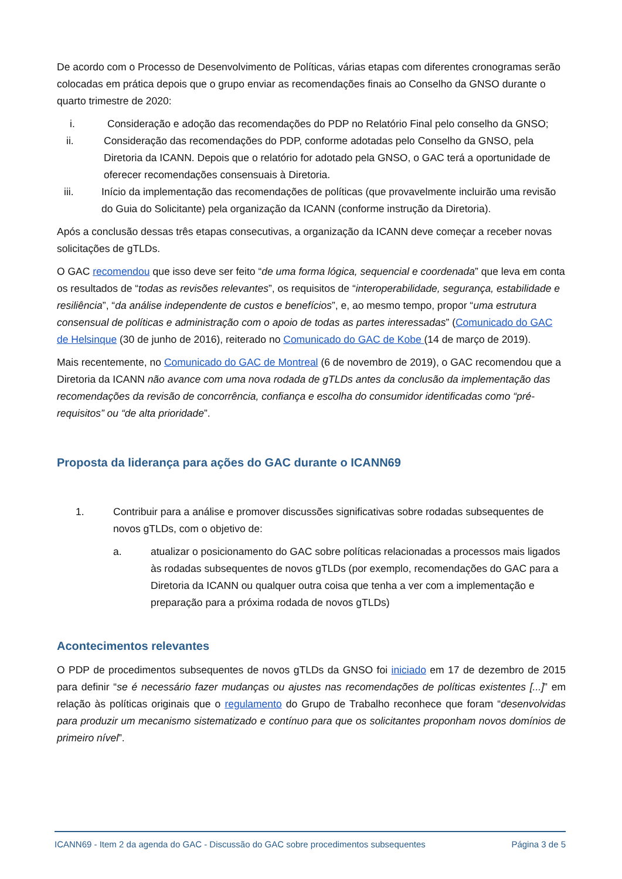De acordo com o Processo de Desenvolvimento de Políticas, várias etapas com diferentes cronogramas serão colocadas em prática depois que o grupo enviar as recomendações finais ao Conselho da GNSO durante o quarto trimestre de 2020:
i. Consideração e adoção das recomendações do PDP no Relatório Final pelo conselho da GNSO;
ii. Consideração das recomendações do PDP, conforme adotadas pelo Conselho da GNSO, pela Diretoria da ICANN. Depois que o relatório for adotado pela GNSO, o GAC terá a oportunidade de oferecer recomendações consensuais à Diretoria.
iii. Início da implementação das recomendações de políticas (que provavelmente incluirão uma revisão do Guia do Solicitante) pela organização da ICANN (conforme instrução da Diretoria).
Após a conclusão dessas três etapas consecutivas, a organização da ICANN deve começar a receber novas solicitações de gTLDs.
O GAC recomendou que isso deve ser feito “de uma forma lógica, sequencial e coordenada” que leva em conta os resultados de “todas as revisões relevantes”, os requisitos de “interoperabilidade, segurança, estabilidade e resiliência”, “da análise independente de custos e benefícios”, e, ao mesmo tempo, propor “uma estrutura consensual de políticas e administração com o apoio de todas as partes interessadas” (Comunicado do GAC de Helsinque (30 de junho de 2016), reiterado no Comunicado do GAC de Kobe (14 de março de 2019).
Mais recentemente, no Comunicado do GAC de Montreal (6 de novembro de 2019), o GAC recomendou que a Diretoria da ICANN não avance com uma nova rodada de gTLDs antes da conclusão da implementação das recomendações da revisão de concorrência, confiança e escolha do consumidor identificadas como “pré-requisitos” ou “de alta prioridade”.
Proposta da liderança para ações do GAC durante o ICANN69
1. Contribuir para a análise e promover discussões significativas sobre rodadas subsequentes de novos gTLDs, com o objetivo de:
a. atualizar o posicionamento do GAC sobre políticas relacionadas a processos mais ligados às rodadas subsequentes de novos gTLDs (por exemplo, recomendações do GAC para a Diretoria da ICANN ou qualquer outra coisa que tenha a ver com a implementação e preparação para a próxima rodada de novos gTLDs)
Acontecimentos relevantes
O PDP de procedimentos subsequentes de novos gTLDs da GNSO foi iniciado em 17 de dezembro de 2015 para definir “se é necessário fazer mudanças ou ajustes nas recomendações de políticas existentes [...]” em relação às políticas originais que o regulamento do Grupo de Trabalho reconhece que foram “desenvolvidas para produzir um mecanismo sistematizado e contínuo para que os solicitantes proponham novos domínios de primeiro nível”.
ICANN69 - Item 2 da agenda do GAC - Discussão do GAC sobre procedimentos subsequentes Página 3 de 5